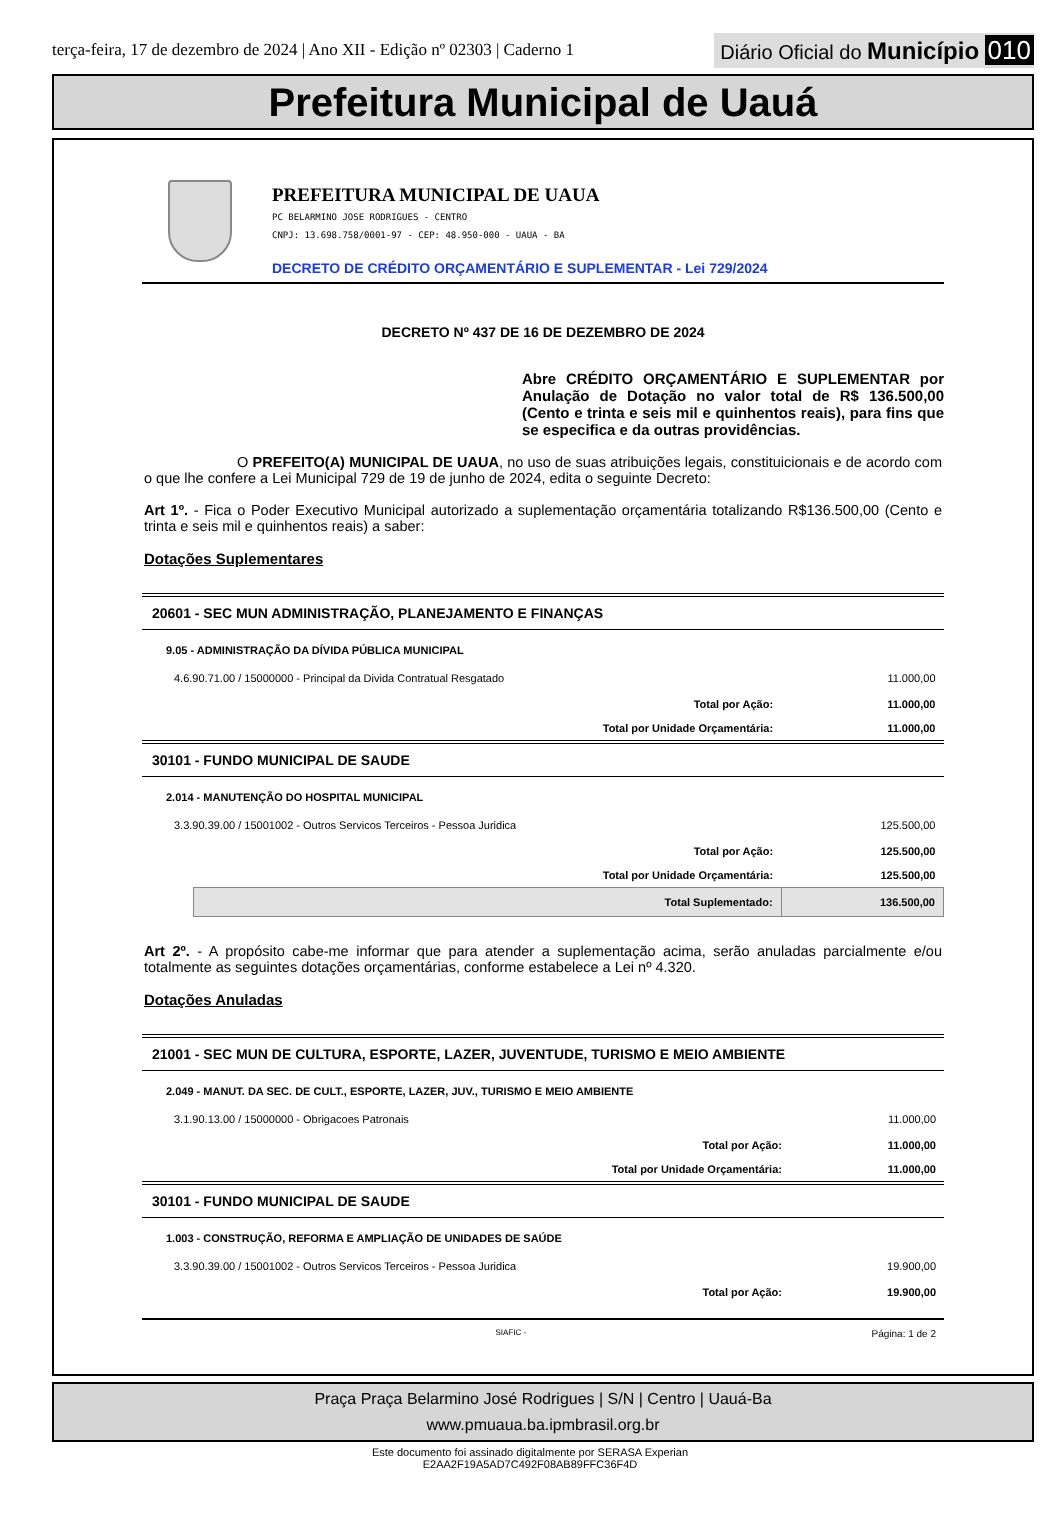terça-feira, 17 de dezembro de 2024 | Ano XII - Edição nº 02303 | Caderno 1 Diário Oficial do Município 010
Prefeitura Municipal de Uauá
PREFEITURA MUNICIPAL DE UAUA
PC BELARMINO JOSE RODRIGUES - CENTRO
CNPJ: 13.698.758/0001-97 - CEP: 48.950-000 - UAUA - BA
DECRETO DE CRÉDITO ORÇAMENTÁRIO E SUPLEMENTAR - Lei 729/2024
DECRETO Nº 437 DE 16 DE DEZEMBRO DE 2024
Abre CRÉDITO ORÇAMENTÁRIO E SUPLEMENTAR por Anulação de Dotação no valor total de R$ 136.500,00 (Cento e trinta e seis mil e quinhentos reais), para fins que se especifica e da outras providências.
O PREFEITO(A) MUNICIPAL DE UAUA, no uso de suas atribuições legais, constituicionais e de acordo com o que lhe confere a Lei Municipal 729 de 19 de junho de 2024, edita o seguinte Decreto:
Art 1º. - Fica o Poder Executivo Municipal autorizado a suplementação orçamentária totalizando R$136.500,00 (Cento e trinta e seis mil e quinhentos reais) a saber:
Dotações Suplementares
| 20601 - SEC MUN ADMINISTRAÇÃO, PLANEJAMENTO E FINANÇAS | | |
| 9.05 - ADMINISTRAÇÃO DA DÍVIDA PÚBLICA MUNICIPAL | | |
| 4.6.90.71.00 / 15000000 - Principal da Divida Contratual Resgatado | | 11.000,00 |
| | Total por Ação: | 11.000,00 |
| | Total por Unidade Orçamentária: | 11.000,00 |
| 30101 - FUNDO MUNICIPAL DE SAUDE | | |
| 2.014 - MANUTENÇÃO DO HOSPITAL MUNICIPAL | | |
| 3.3.90.39.00 / 15001002 - Outros Servicos Terceiros - Pessoa Juridica | | 125.500,00 |
| | Total por Ação: | 125.500,00 |
| | Total por Unidade Orçamentária: | 125.500,00 |
| | Total Suplementado: | 136.500,00 |
Art 2º. - A propósito cabe-me informar que para atender a suplementação acima, serão anuladas parcialmente e/ou totalmente as seguintes dotações orçamentárias, conforme estabelece a Lei nº 4.320.
Dotações Anuladas
| 21001 - SEC MUN DE CULTURA, ESPORTE, LAZER, JUVENTUDE, TURISMO E MEIO AMBIENTE | | |
| 2.049 - MANUT. DA SEC. DE CULT., ESPORTE, LAZER, JUV., TURISMO E MEIO AMBIENTE | | |
| 3.1.90.13.00 / 15000000 - Obrigacoes Patronais | | 11.000,00 |
| | Total por Ação: | 11.000,00 |
| | Total por Unidade Orçamentária: | 11.000,00 |
| 30101 - FUNDO MUNICIPAL DE SAUDE | | |
| 1.003 - CONSTRUÇÃO, REFORMA E AMPLIAÇÃO DE UNIDADES DE SAÚDE | | |
| 3.3.90.39.00 / 15001002 - Outros Servicos Terceiros - Pessoa Juridica | | 19.900,00 |
| | Total por Ação: | 19.900,00 |
SIAFIC - Página: 1 de 2
Praça Praça Belarmino José Rodrigues | S/N | Centro | Uauá-Ba
www.pmuaua.ba.ipmbrasil.org.br
Este documento foi assinado digitalmente por SERASA Experian
E2AA2F19A5AD7C492F08AB89FFC36F4D